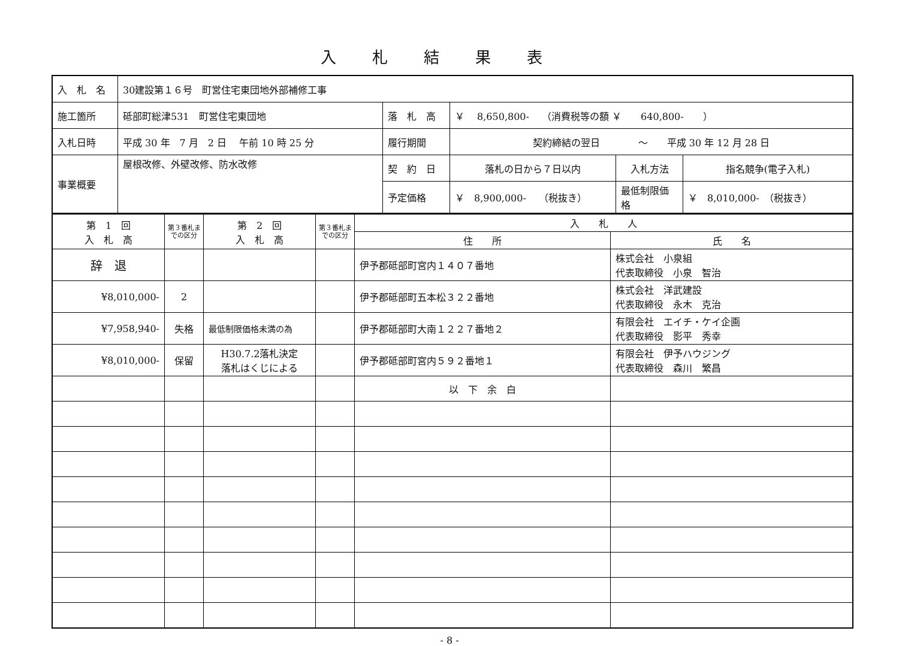入札結果表
| 入 札 名 | 30建設第１６号 町営住宅東団地外部補修工事 | | | | |
| 施工箇所 | 砥部町総津531 町営住宅東団地 | 落 札 高 | ￥ 8,650,800- （消費税等の額 ￥ 640,800- ） | | |
| 入札日時 | 平成 30 年 7 月 2 日 午前 10 時 25 分 | 履行期間 | 契約締結の翌日 ～ 平成 30 年 12 月 28 日 | | |
| 事業概要 | 屋根改修、外壁改修、防水改修 | 契 約 日 | 落札の日から７日以内 | 入札方法 | 指名競争(電子入札) |
| | | 予定価格 | ￥ 8,900,000- （税抜き） | 最低制限価格 | ￥ 8,010,000- （税抜き） |
| 第 1 回 入 札 高 | 第３番札までの区分 | 第 2 回 入 札 高 | 第３番札までの区分 | 入 札 人 | |
| --- | --- | --- | --- | --- | --- |
| | | | | 住 所 | 氏 名 |
| 辞 退 | | | | 伊予郡砥部町宮内１４０７番地 | 株式会社 小泉組 代表取締役 小泉 智治 |
| ¥8,010,000- | 2 | | | 伊予郡砥部町五本松３２２番地 | 株式会社 洋武建設 代表取締役 永木 克治 |
| ¥7,958,940- | 失格 | 最低制限価格未満の為 | | 伊予郡砥部町大南１２２７番地２ | 有限会社 エイチ・ケイ企画 代表取締役 影平 秀幸 |
| ¥8,010,000- | 保留 | H30.7.2落札決定 落札はくじによる | | 伊予郡砥部町宮内５９２番地１ | 有限会社 伊予ハウジング 代表取締役 森川 繁昌 |
| | | | | 以 下 余 白 | |
- 8 -